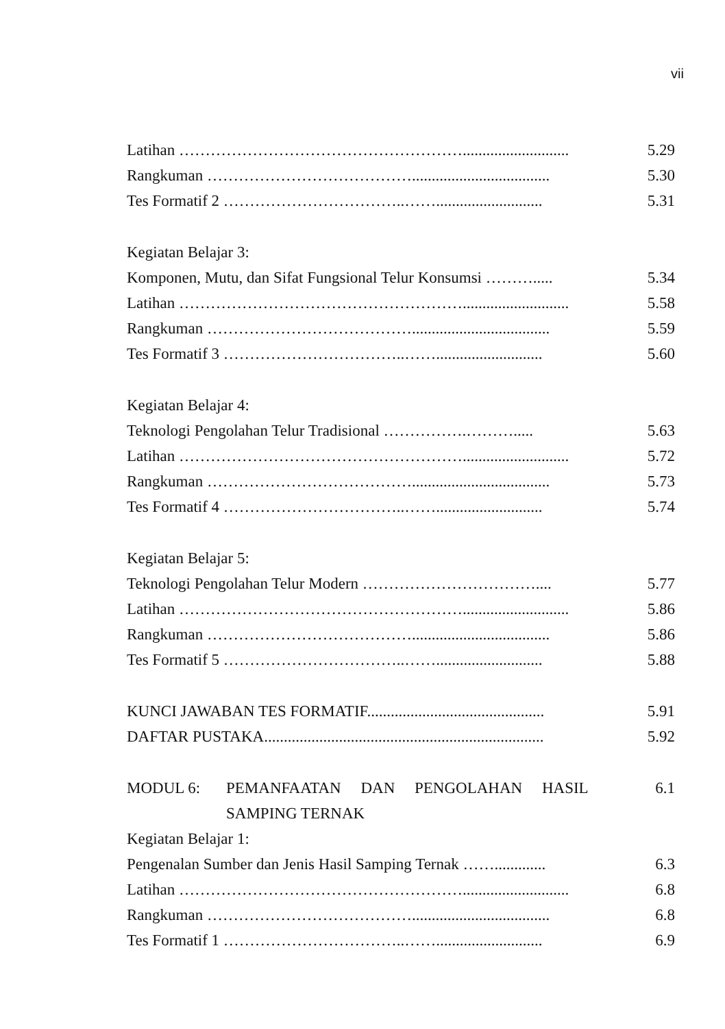vii
Latihan ………………………………………………........................... 5.29
Rangkuman …………………………………................................... 5.30
Tes Formatif 2 ……………………………..……........................... 5.31
Kegiatan Belajar 3:
Komponen, Mutu, dan Sifat Fungsional Telur Konsumsi ………..... 5.34
Latihan ………………………………………………........................... 5.58
Rangkuman …………………………………................................... 5.59
Tes Formatif 3 ……………………………..……........................... 5.60
Kegiatan Belajar 4:
Teknologi Pengolahan Telur Tradisional …………….………..... 5.63
Latihan ………………………………………………........................... 5.72
Rangkuman …………………………………................................... 5.73
Tes Formatif 4 ……………………………..……........................... 5.74
Kegiatan Belajar 5:
Teknologi Pengolahan Telur Modern …………………………….... 5.77
Latihan ………………………………………………........................... 5.86
Rangkuman …………………………………................................... 5.86
Tes Formatif 5 ……………………………..……........................... 5.88
KUNCI JAWABAN TES FORMATIF............................................. 5.91
DAFTAR PUSTAKA....................................................................... 5.92
MODUL 6: PEMANFAATAN DAN PENGOLAHAN HASIL SAMPING TERNAK
6.1
Kegiatan Belajar 1:
Pengenalan Sumber dan Jenis Hasil Samping Ternak ……............. 6.3
Latihan ………………………………………………........................... 6.8
Rangkuman …………………………………................................... 6.8
Tes Formatif 1 ……………………………..……........................... 6.9